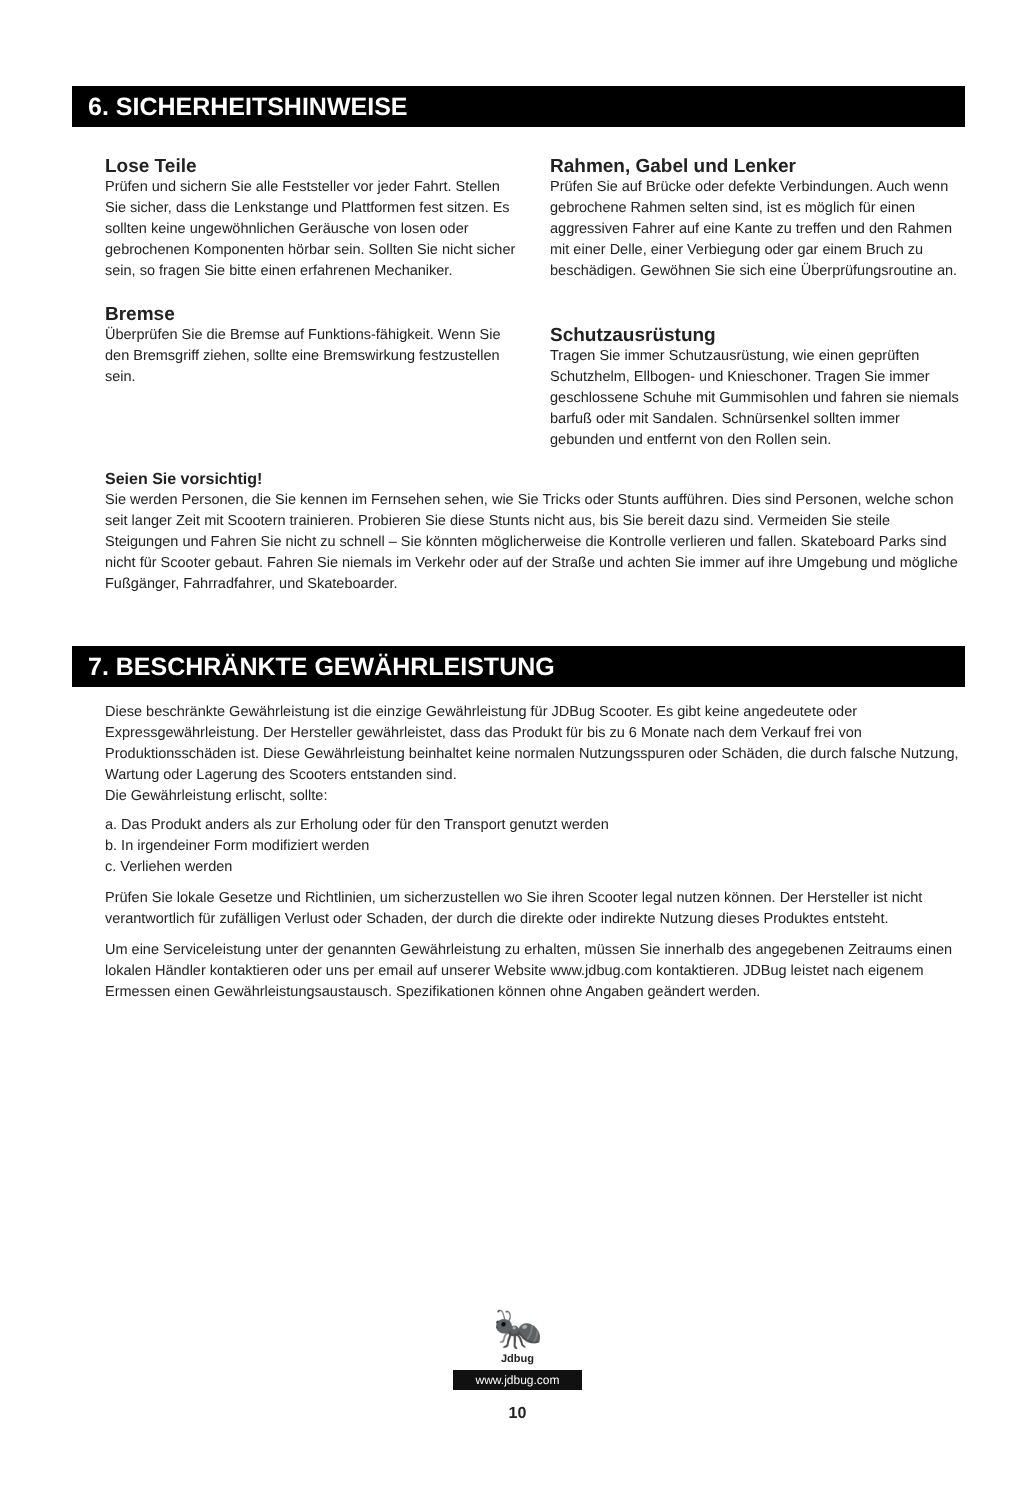6. SICHERHEITSHINWEISE
Lose Teile
Prüfen und sichern Sie alle Feststeller vor jeder Fahrt. Stellen Sie sicher, dass die Lenkstange und Plattformen fest sitzen. Es sollten keine ungewöhnlichen Geräusche von losen oder gebrochenen Komponenten hörbar sein. Sollten Sie nicht sicher sein, so fragen Sie bitte einen erfahrenen Mechaniker.
Bremse
Überprüfen Sie die Bremse auf Funktions-fähigkeit. Wenn Sie den Bremsgriff ziehen, sollte eine Bremswirkung festzustellen sein.
Rahmen, Gabel und Lenker
Prüfen Sie auf Brücke oder defekte Verbindungen. Auch wenn gebrochene Rahmen selten sind, ist es möglich für einen aggressiven Fahrer auf eine Kante zu treffen und den Rahmen mit einer Delle, einer Verbiegung oder gar einem Bruch zu beschädigen. Gewöhnen Sie sich eine Überprüfungsroutine an.
Schutzausrüstung
Tragen Sie immer Schutzausrüstung, wie einen geprüften Schutzhelm, Ellbogen- und Knieschoner. Tragen Sie immer geschlossene Schuhe mit Gummisohlen und fahren sie niemals barfuß oder mit Sandalen. Schnürsenkel sollten immer gebunden und entfernt von den Rollen sein.
Seien Sie vorsichtig!
Sie werden Personen, die Sie kennen im Fernsehen sehen, wie Sie Tricks oder Stunts aufführen. Dies sind Personen, welche schon seit langer Zeit mit Scootern trainieren. Probieren Sie diese Stunts nicht aus, bis Sie bereit dazu sind. Vermeiden Sie steile Steigungen und Fahren Sie nicht zu schnell – Sie könnten möglicherweise die Kontrolle verlieren und fallen. Skateboard Parks sind nicht für Scooter gebaut. Fahren Sie niemals im Verkehr oder auf der Straße und achten Sie immer auf ihre Umgebung und mögliche Fußgänger, Fahrradfahrer, und Skateboarder.
7. BESCHRÄNKTE GEWÄHRLEISTUNG
Diese beschränkte Gewährleistung ist die einzige Gewährleistung für JDBug Scooter. Es gibt keine angedeutete oder Expressgewährleistung. Der Hersteller gewährleistet, dass das Produkt für bis zu 6 Monate nach dem Verkauf frei von Produktionsschäden ist. Diese Gewährleistung beinhaltet keine normalen Nutzungsspuren oder Schäden, die durch falsche Nutzung, Wartung oder Lagerung des Scooters entstanden sind.
Die Gewährleistung erlischt, sollte:
a. Das Produkt anders als zur Erholung oder für den Transport genutzt werden
b. In irgendeiner Form modifiziert werden
c. Verliehen werden
Prüfen Sie lokale Gesetze und Richtlinien, um sicherzustellen wo Sie ihren Scooter legal nutzen können. Der Hersteller ist nicht verantwortlich für zufälligen Verlust oder Schaden, der durch die direkte oder indirekte Nutzung dieses Produktes entsteht.
Um eine Serviceleistung unter der genannten Gewährleistung zu erhalten, müssen Sie innerhalb des angegebenen Zeitraums einen lokalen Händler kontaktieren oder uns per email auf unserer Website www.jdbug.com kontaktieren. JDBug leistet nach eigenem Ermessen einen Gewährleistungsaustausch. Spezifikationen können ohne Angaben geändert werden.
🐜
Jdbug
www.jdbug.com
10